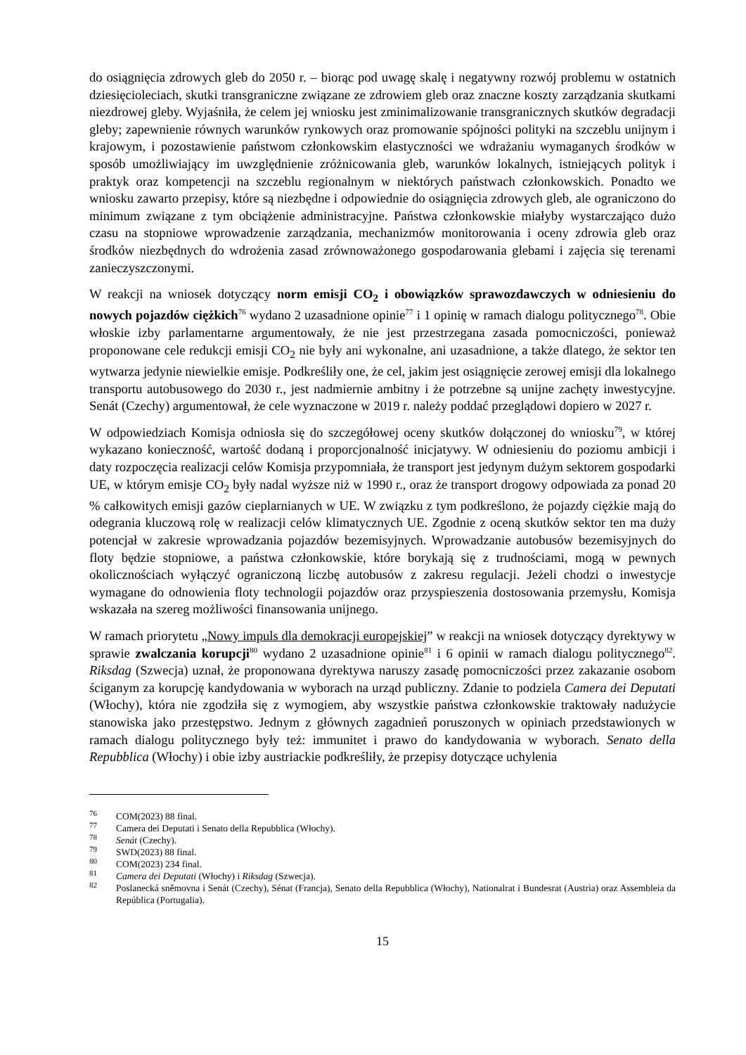do osiągnięcia zdrowych gleb do 2050 r. – biorąc pod uwagę skalę i negatywny rozwój problemu w ostatnich dziesięcioleciach, skutki transgraniczne związane ze zdrowiem gleb oraz znaczne koszty zarządzania skutkami niezdrowej gleby. Wyjaśniła, że celem jej wniosku jest zminimalizowanie transgranicznych skutków degradacji gleby; zapewnienie równych warunków rynkowych oraz promowanie spójności polityki na szczeblu unijnym i krajowym, i pozostawienie państwom członkowskim elastyczności we wdrażaniu wymaganych środków w sposób umożliwiający im uwzględnienie zróżnicowania gleb, warunków lokalnych, istniejących polityk i praktyk oraz kompetencji na szczeblu regionalnym w niektórych państwach członkowskich. Ponadto we wniosku zawarto przepisy, które są niezbędne i odpowiednie do osiągnięcia zdrowych gleb, ale ograniczono do minimum związane z tym obciążenie administracyjne. Państwa członkowskie miałyby wystarczająco dużo czasu na stopniowe wprowadzenie zarządzania, mechanizmów monitorowania i oceny zdrowia gleb oraz środków niezbędnych do wdrożenia zasad zrównoważonego gospodarowania glebami i zajęcia się terenami zanieczyszczonymi.
W reakcji na wniosek dotyczący norm emisji CO<sub>2</sub> i obowiązków sprawozdawczych w odniesieniu do nowych pojazdów ciężkich<sup>76</sup> wydano 2 uzasadnione opinie<sup>77</sup> i 1 opinię w ramach dialogu politycznego<sup>78</sup>. Obie włoskie izby parlamentarne argumentowały, że nie jest przestrzegana zasada pomocniczości, ponieważ proponowane cele redukcji emisji CO<sub>2</sub> nie były ani wykonalne, ani uzasadnione, a także dlatego, że sektor ten wytwarza jedynie niewielkie emisje. Podkreśliły one, że cel, jakim jest osiągnięcie zerowej emisji dla lokalnego transportu autobusowego do 2030 r., jest nadmiernie ambitny i że potrzebne są unijne zachęty inwestycyjne. Senát (Czechy) argumentował, że cele wyznaczone w 2019 r. należy poddać przeglądowi dopiero w 2027 r.
W odpowiedziach Komisja odniosła się do szczegółowej oceny skutków dołączonej do wniosku<sup>79</sup>, w której wykazano konieczność, wartość dodaną i proporcjonalność inicjatywy. W odniesieniu do poziomu ambicji i daty rozpoczęcia realizacji celów Komisja przypomniała, że transport jest jedynym dużym sektorem gospodarki UE, w którym emisje CO<sub>2</sub> były nadal wyższe niż w 1990 r., oraz że transport drogowy odpowiada za ponad 20 % całkowitych emisji gazów cieplarnianych w UE. W związku z tym podkreślono, że pojazdy ciężkie mają do odegrania kluczową rolę w realizacji celów klimatycznych UE. Zgodnie z oceną skutków sektor ten ma duży potencjał w zakresie wprowadzania pojazdów bezemisyjnych. Wprowadzanie autobusów bezemisyjnych do floty będzie stopniowe, a państwa członkowskie, które borykają się z trudnościami, mogą w pewnych okolicznościach wyłączyć ograniczoną liczbę autobusów z zakresu regulacji. Jeżeli chodzi o inwestycje wymagane do odnowienia floty technologii pojazdów oraz przyspieszenia dostosowania przemysłu, Komisja wskazała na szereg możliwości finansowania unijnego.
W ramach priorytetu „Nowy impuls dla demokracji europejskiej” w reakcji na wniosek dotyczący dyrektywy w sprawie zwalczania korupcji<sup>80</sup> wydano 2 uzasadnione opinie<sup>81</sup> i 6 opinii w ramach dialogu politycznego<sup>82</sup>. Riksdag (Szwecja) uznał, że proponowana dyrektywa naruszy zasadę pomocniczości przez zakazanie osobom ściganym za korupcję kandydowania w wyborach na urząd publiczny. Zdanie to podziela Camera dei Deputati (Włochy), która nie zgodziła się z wymogiem, aby wszystkie państwa członkowskie traktowały nadużycie stanowiska jako przestępstwo. Jednym z głównych zagadnień poruszonych w opiniach przedstawionych w ramach dialogu politycznego były też: immunitet i prawo do kandydowania w wyborach. Senato della Repubblica (Włochy) i obie izby austriackie podkreśliły, że przepisy dotyczące uchylenia
<sup>76</sup> COM(2023) 88 final.
<sup>77</sup> Camera dei Deputati i Senato della Repubblica (Włochy).
<sup>78</sup> Senát (Czechy).
<sup>79</sup> SWD(2023) 88 final.
<sup>80</sup> COM(2023) 234 final.
<sup>81</sup> Camera dei Deputati (Włochy) i Riksdag (Szwecja).
<sup>82</sup> Poslanecká sněmovna i Senát (Czechy), Sénat (Francja), Senato della Repubblica (Włochy), Nationalrat i Bundesrat (Austria) oraz Assembleia da República (Portugalia).
15